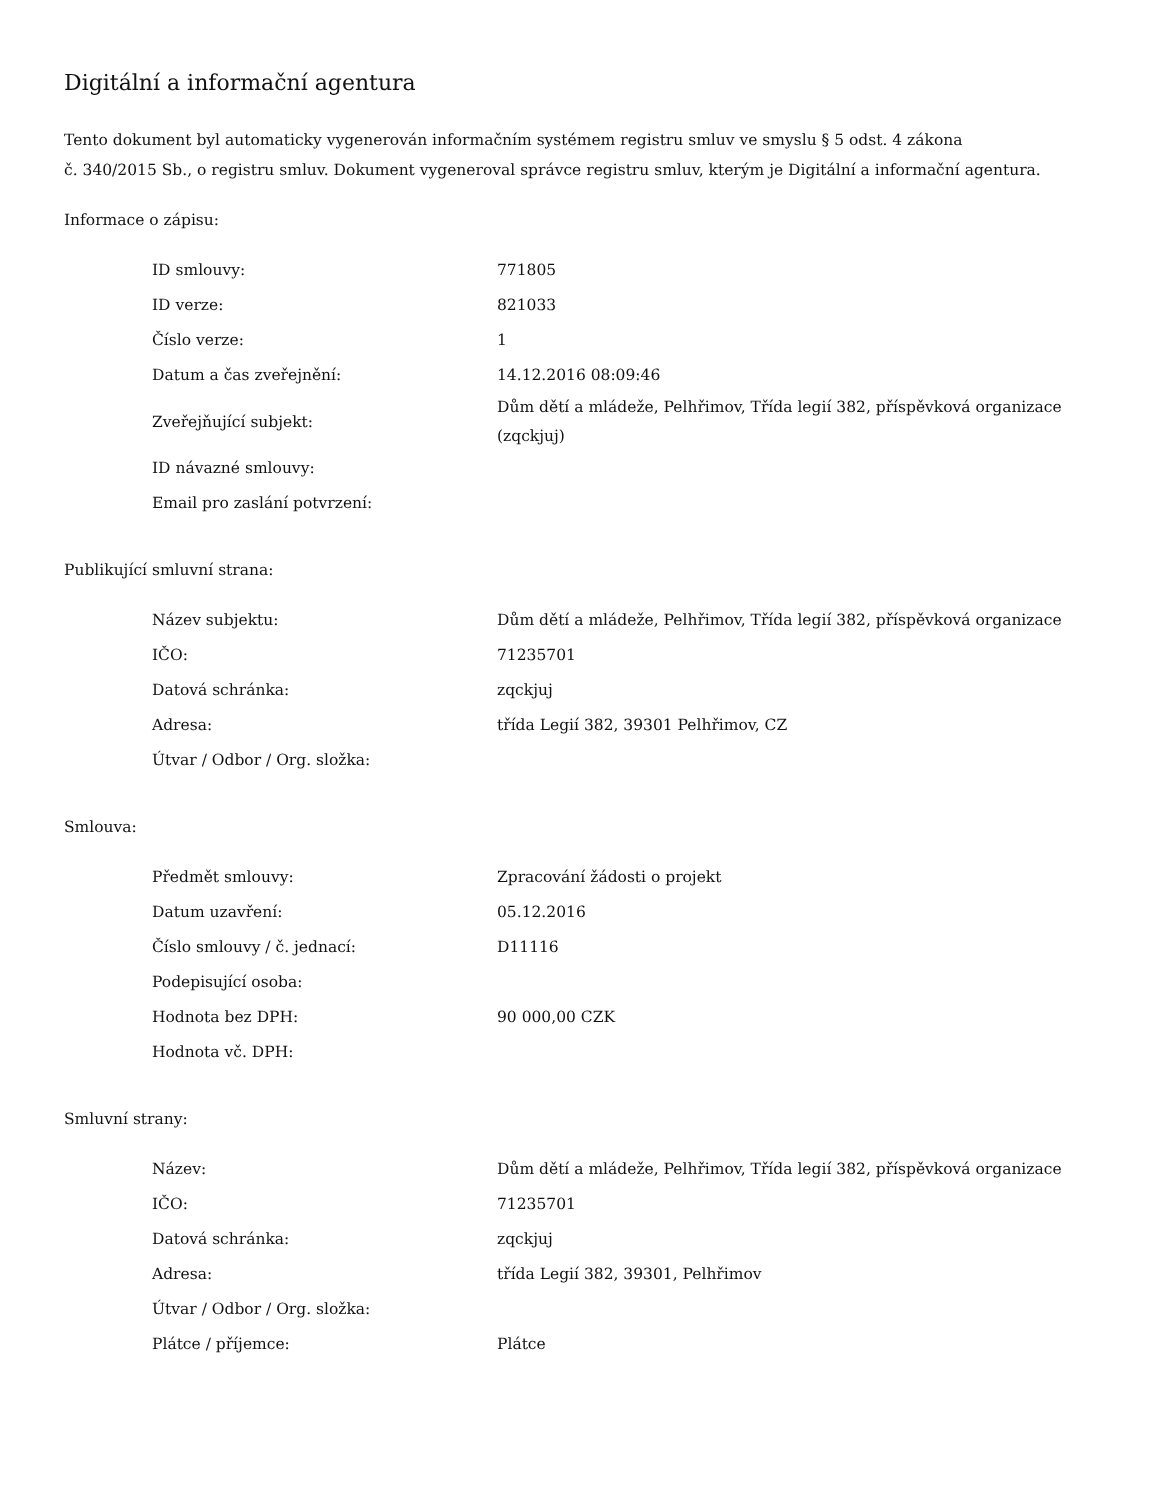Digitální a informační agentura
Tento dokument byl automaticky vygenerován informačním systémem registru smluv ve smyslu § 5 odst. 4 zákona
č. 340/2015 Sb., o registru smluv. Dokument vygeneroval správce registru smluv, kterým je Digitální a informační agentura.
Informace o zápisu:
| ID smlouvy: | 771805 |
| ID verze: | 821033 |
| Číslo verze: | 1 |
| Datum a čas zveřejnění: | 14.12.2016 08:09:46 |
| Zveřejňující subjekt: | Dům dětí a mládeže, Pelhřimov, Třída legií 382, příspěvková organizace (zqckjuj) |
| ID návazné smlouvy: | |
| Email pro zaslání potvrzení: | |
Publikující smluvní strana:
| Název subjektu: | Dům dětí a mládeže, Pelhřimov, Třída legií 382, příspěvková organizace |
| IČO: | 71235701 |
| Datová schránka: | zqckjuj |
| Adresa: | třída Legií 382, 39301 Pelhřimov, CZ |
| Útvar / Odbor / Org. složka: | |
Smlouva:
| Předmět smlouvy: | Zpracování žádosti o projekt |
| Datum uzavření: | 05.12.2016 |
| Číslo smlouvy / č. jednací: | D11116 |
| Podepisující osoba: | |
| Hodnota bez DPH: | 90 000,00 CZK |
| Hodnota vč. DPH: | |
Smluvní strany:
| Název: | Dům dětí a mládeže, Pelhřimov, Třída legií 382, příspěvková organizace |
| IČO: | 71235701 |
| Datová schránka: | zqckjuj |
| Adresa: | třída Legií 382, 39301, Pelhřimov |
| Útvar / Odbor / Org. složka: | |
| Plátce / příjemce: | Plátce |